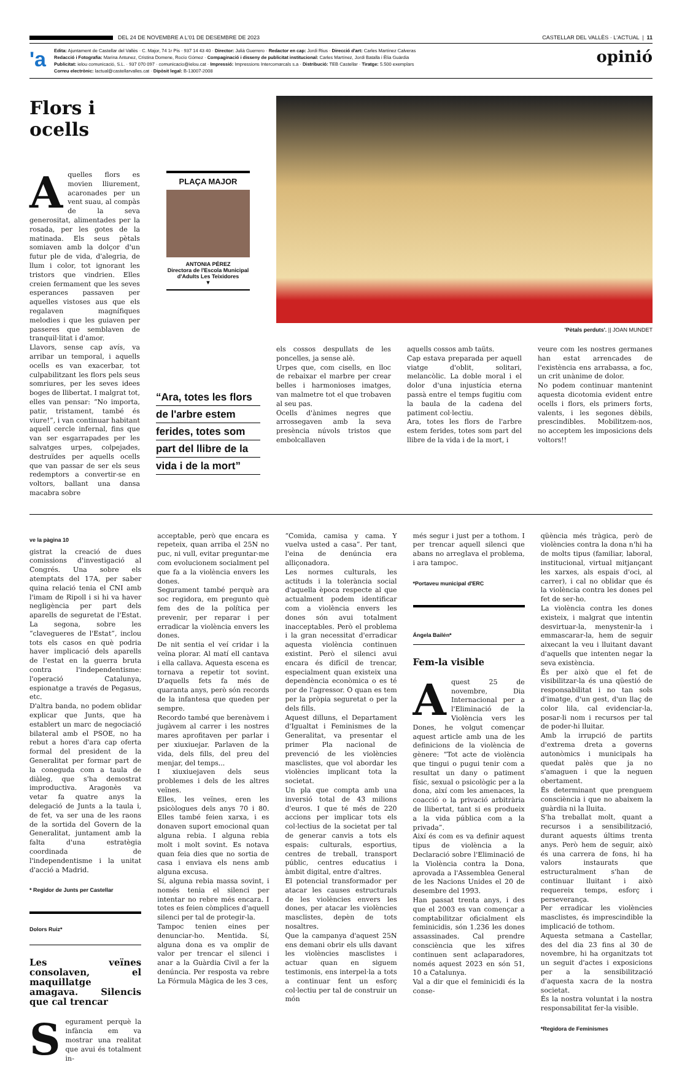DEL 24 DE NOVEMBRE A L'01 DE DESEMBRE DE 2023
CASTELLAR DEL VALLÈS · L'ACTUAL | 11
'a
Edita: Ajuntament de Castellar del Vallès · C. Major, 74 1r Pis · 937 14 43 40 · Director: Julià Guerrero · Redactor en cap: Jordi Rius · Direcció d'art: Carles Martínez Calveras
Redacció i Fotografia: Marina Antunez, Cristina Domene, Rocío Gómez · Compaginació i disseny de publicitat institucional: Carles Martínez, Jordi Batalla i Èlia Guàrdia
Publicitat: ielou comunicació, S.L. · 937 070 097 · comunicacio@ielou.cat · Impressió: Impressions Intercomarcals s.a · Distribució: TEB Castellar · Tiratge: 5.500 exemplars
Correu electrònic: lactual@castellarvalles.cat · Dipòsit legal: B-13007-2008
opinió
Flors i ocells
Aquelles flors es movien lliurement, acaronades per un vent suau, al compàs de la seva generositat, alimentades per la rosada, per les gotes de la matinada. Els seus pètals somiaven amb la dolçor d'un futur ple de vida, d'alegria, de llum i color, tot ignorant les tristors que vindrien. Elles creien fermament que les seves esperances passaven per aquelles vistoses aus que els regalaven magnífiques melodies i que les guiaven per passeres que semblaven de tranquil·litat i d'amor.
Llavors, sense cap avís, va arribar un temporal, i aquells ocells es van exacerbar, tot culpabilitzant les flors pels seus somriures, per les seves idees boges de llibertat. I malgrat tot, elles van pensar: “No importa, patir, tristament, també és viure!”, i van continuar habitant aquell cercle infernal, fins que van ser esgarrapades per les salvatges urpes, colpejades, destruïdes per aquells ocells que van passar de ser els seus redemptors a convertir-se en voltors, ballant una dansa macabra sobre
PLAÇA MAJOR
ANTONIA PÉREZ
Directora de l'Escola Municipal d'Adults Les Teixidores
▼
“Ara, totes les flors
de l'arbre estem
ferides, totes som
part del llibre de la
vida i de la mort”
'Pètals perduts'. || JOAN MUNDET
els cossos despullats de les poncelles, ja sense alè.
Urpes que, com cisells, en lloc de rebaixar el marbre per crear belles i harmonioses imatges, van malmetre tot el que trobaven al seu pas.
Ocells d'ànimes negres que arrossegaven amb la seva presència núvols tristos que embolcallaven
aquells cossos amb taüts.
Cap estava preparada per aquell viatge d'oblit, solitari, melancòlic. La doble moral i el dolor d'una injustícia eterna passà entre el temps fugitiu com la baula de la cadena del patiment col·lectiu.
Ara, totes les flors de l'arbre estem ferides, totes som part del llibre de la vida i de la mort, i
veure com les nostres germanes han estat arrencades de l'existència ens arrabassa, a foc, un crit unànime de dolor.
No podem continuar mantenint aquesta dicotomia evident entre ocells i flors, els primers forts, valents, i les segones dèbils, prescindibles. Mobilitzem-nos, no acceptem les imposicions dels voltors!!
ve la pàgina 10
gistrat la creació de dues comissions d'investigació al Congrés. Una sobre els atemptats del 17A, per saber quina relació tenia el CNI amb l'imam de Ripoll i si hi va haver negligència per part dels aparells de seguretat de l'Estat. La segona, sobre les “clavegueres de l'Estat”, inclou tots els casos en què podria haver implicació dels aparells de l'estat en la guerra bruta contra l'independentisme: l'operació Catalunya, espionatge a través de Pegasus, etc.
D'altra banda, no podem oblidar explicar que Junts, que ha establert un marc de negociació bilateral amb el PSOE, no ha rebut a hores d'ara cap oferta formal del president de la Generalitat per formar part de la coneguda com a taula de diàleg, que s'ha demostrat improductiva. Aragonès va vetar fa quatre anys la delegació de Junts a la taula i, de fet, va ser una de les raons de la sortida del Govern de la Generalitat, juntament amb la falta d'una estratègia coordinada de l'independentisme i la unitat d'acció a Madrid.
* Regidor de Junts per Castellar
Dolors Ruiz*
Les veïnes consolaven, el maquillatge amagava. Silencis que cal trencar
Segurament perquè la infància em va mostrar una realitat que avui és totalment in-
acceptable, però que encara es repeteix, quan arriba el 25N no puc, ni vull, evitar preguntar-me com evolucionem socialment pel que fa a la violència envers les dones.
Segurament també perquè ara soc regidora, em pregunto què fem des de la política per prevenir, per reparar i per erradicar la violència envers les dones.
De nit sentia el veí cridar i la veïna plorar. Al matí ell cantava i ella callava. Aquesta escena es tornava a repetir tot sovint. D'aquells fets fa més de quaranta anys, però són records de la infantesa que queden per sempre.
Recordo també que berenàvem i jugàvem al carrer i les nostres mares aprofitaven per parlar i per xiuxiuejar. Parlaven de la vida, dels fills, del preu del menjar, del temps...
I xiuxiuejaven dels seus problemes i dels de les altres veïnes.
Elles, les veïnes, eren les psicòlogues dels anys 70 i 80. Elles també feien xarxa, i es donaven suport emocional quan alguna rebia. I alguna rebia molt i molt sovint. Es notava quan feia dies que no sortia de casa i enviava els nens amb alguna excusa.
Sí, alguna rebia massa sovint, i només tenia el silenci per intentar no rebre més encara. I totes es feien còmplices d'aquell silenci per tal de protegir-la.
Tampoc tenien eines per denunciar-ho. Mentida. Sí, alguna dona es va omplir de valor per trencar el silenci i anar a la Guàrdia Civil a fer la denúncia. Per resposta va rebre La Fórmula Màgica de les 3 ces,
“Comida, camisa y cama. Y vuelva usted a casa”. Per tant, l'eina de denúncia era alliçonadora.
Les normes culturals, les actituds i la tolerància social d'aquella època respecte al que actualment podem identificar com a violència envers les dones són avui totalment inacceptables. Però el problema i la gran necessitat d'erradicar aquesta violència continuen existint. Però el silenci avui encara és difícil de trencar, especialment quan existeix una dependència econòmica o es té por de l'agressor. O quan es tem per la pròpia seguretat o per la dels fills.
Aquest dilluns, el Departament d'Igualtat i Feminismes de la Generalitat, va presentar el primer Pla nacional de prevenció de les violències masclistes, que vol abordar les violències implicant tota la societat.
Un pla que compta amb una inversió total de 43 milions d'euros. I que té més de 220 accions per implicar tots els col·lectius de la societat per tal de generar canvis a tots els espais: culturals, esportius, centres de treball, transport públic, centres educatius i àmbit digital, entre d'altres.
El potencial transformador per atacar les causes estructurals de les violències envers les dones, per atacar les violències masclistes, depèn de tots nosaltres.
Que la campanya d'aquest 25N ens demani obrir els ulls davant les violències masclistes i actuar quan en siguem testimonis, ens interpel·la a tots a continuar fent un esforç col·lectiu per tal de construir un món
més segur i just per a tothom. I per trencar aquell silenci que abans no arreglava el problema, i ara tampoc.
*Portaveu municipal d'ERC
Ángela Bailén*
Fem-la visible
Aquest 25 de novembre, Dia Internacional per a l'Eliminació de la Violència vers les Dones, he volgut començar aquest article amb una de les definicions de la violència de gènere: “Tot acte de violència que tingui o pugui tenir com a resultat un dany o patiment físic, sexual o psicològic per a la dona, així com les amenaces, la coacció o la privació arbitrària de llibertat, tant si es produeix a la vida pública com a la privada”.
Així és com es va definir aquest tipus de violència a la Declaració sobre l'Eliminació de la Violència contra la Dona, aprovada a l'Assemblea General de les Nacions Unides el 20 de desembre del 1993.
Han passat trenta anys, i des que el 2003 es van començar a comptabilitzar oficialment els feminicidis, són 1.236 les dones assassinades. Cal prendre consciència que les xifres continuen sent aclaparadores, només aquest 2023 en són 51, 10 a Catalunya.
Val a dir que el feminicidi és la conse-
qüència més tràgica, però de violències contra la dona n'hi ha de molts tipus (familiar, laboral, institucional, virtual mitjançant les xarxes, als espais d'oci, al carrer), i cal no oblidar que és la violència contra les dones pel fet de ser-ho.
La violència contra les dones existeix, i malgrat que intentin desvirtuar-la, menystenir-la i emmascarar-la, hem de seguir aixecant la veu i lluitant davant d'aquells que intenten negar la seva existència.
És per això que el fet de visibilitzar-la és una qüestió de responsabilitat i no tan sols d'imatge, d'un gest, d'un llaç de color lila, cal evidenciar-la, posar-li nom i recursos per tal de poder-hi lluitar.
Amb la irrupció de partits d'extrema dreta a governs autonòmics i municipals ha quedat palès que ja no s'amaguen i que la neguen obertament.
És determinant que prenguem consciència i que no abaixem la guàrdia ni la lluita.
S'ha treballat molt, quant a recursos i a sensibilització, durant aquests últims trenta anys. Però hem de seguir, això és una carrera de fons, hi ha valors instaurats que estructuralment s'han de continuar lluitant i això requereix temps, esforç i perseverança.
Per erradicar les violències masclistes, és imprescindible la implicació de tothom.
Aquesta setmana a Castellar, des del dia 23 fins al 30 de novembre, hi ha organitzats tot un seguit d'actes i exposicions per a la sensibilització d'aquesta xacra de la nostra societat.
És la nostra voluntat i la nostra responsabilitat fer-la visible.
*Regidora de Feminismes